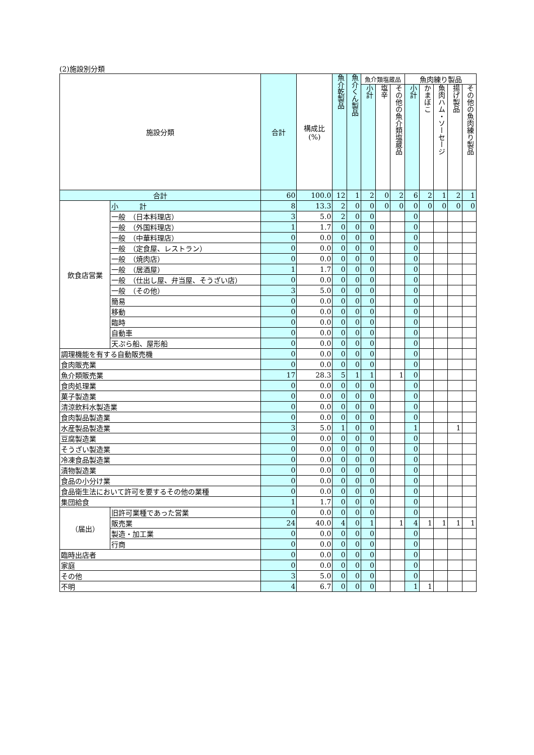(2)施設別分類
| 施設分類 | | 合計 | 構成比 (%) | 魚介乾製品 | 魚介くん製品 | 魚介類塩蔵品 | | | 魚肉練り製品 | | | | |
| --- | --- | --- | --- | --- | --- | --- | --- | --- | --- | --- | --- | --- | --- |
| | | | | | | 小計 | 塩辛 | その他の魚介類塩蔵品 | 小計 | かまぼこ | 魚肉ハム・ソーセージ | 揚げ製品 | その他の魚肉練り製品 |
| 合計 | | 60 | 100.0 | 12 | 1 | 2 | 0 | 2 | 6 | 2 | 1 | 2 | 1 |
| 飲食店営業 | 小 計 | 8 | 13.3 | 2 | 0 | 0 | 0 | 0 | 0 | 0 | 0 | 0 | 0 |
| | 一般 （日本料理店） | 3 | 5.0 | 2 | 0 | 0 | | | 0 | | | | |
| | 一般 （外国料理店） | 1 | 1.7 | 0 | 0 | 0 | | | 0 | | | | |
| | 一般 （中華料理店） | 0 | 0.0 | 0 | 0 | 0 | | | 0 | | | | |
| | 一般 （定食屋、レストラン） | 0 | 0.0 | 0 | 0 | 0 | | | 0 | | | | |
| | 一般 （焼肉店） | 0 | 0.0 | 0 | 0 | 0 | | | 0 | | | | |
| | 一般 （居酒屋） | 1 | 1.7 | 0 | 0 | 0 | | | 0 | | | | |
| | 一般 （仕出し屋、弁当屋、そうざい店） | 0 | 0.0 | 0 | 0 | 0 | | | 0 | | | | |
| | 一般 （その他） | 3 | 5.0 | 0 | 0 | 0 | | | 0 | | | | |
| | 簡易 | 0 | 0.0 | 0 | 0 | 0 | | | 0 | | | | |
| | 移動 | 0 | 0.0 | 0 | 0 | 0 | | | 0 | | | | |
| | 臨時 | 0 | 0.0 | 0 | 0 | 0 | | | 0 | | | | |
| | 自動車 | 0 | 0.0 | 0 | 0 | 0 | | | 0 | | | | |
| | 天ぷら船、屋形船 | 0 | 0.0 | 0 | 0 | 0 | | | 0 | | | | |
| 調理機能を有する自動販売機 | | 0 | 0.0 | 0 | 0 | 0 | | | 0 | | | | |
| 食肉販売業 | | 0 | 0.0 | 0 | 0 | 0 | | | 0 | | | | |
| 魚介類販売業 | | 17 | 28.3 | 5 | 1 | 1 | | 1 | 0 | | | | |
| 食肉処理業 | | 0 | 0.0 | 0 | 0 | 0 | | | 0 | | | | |
| 菓子製造業 | | 0 | 0.0 | 0 | 0 | 0 | | | 0 | | | | |
| 清涼飲料水製造業 | | 0 | 0.0 | 0 | 0 | 0 | | | 0 | | | | |
| 食肉製品製造業 | | 0 | 0.0 | 0 | 0 | 0 | | | 0 | | | | |
| 水産製品製造業 | | 3 | 5.0 | 1 | 0 | 0 | | | 1 | | | 1 | |
| 豆腐製造業 | | 0 | 0.0 | 0 | 0 | 0 | | | 0 | | | | |
| そうざい製造業 | | 0 | 0.0 | 0 | 0 | 0 | | | 0 | | | | |
| 冷凍食品製造業 | | 0 | 0.0 | 0 | 0 | 0 | | | 0 | | | | |
| 漬物製造業 | | 0 | 0.0 | 0 | 0 | 0 | | | 0 | | | | |
| 食品の小分け業 | | 0 | 0.0 | 0 | 0 | 0 | | | 0 | | | | |
| 食品衛生法において許可を要するその他の業種 | | 0 | 0.0 | 0 | 0 | 0 | | | 0 | | | | |
| 集団給食 | | 1 | 1.7 | 0 | 0 | 0 | | | 0 | | | | |
| （届出） | 旧許可業種であった営業 | 0 | 0.0 | 0 | 0 | 0 | | | 0 | | | | |
| | 販売業 | 24 | 40.0 | 4 | 0 | 1 | | 1 | 4 | 1 | 1 | 1 | 1 |
| | 製造・加工業 | 0 | 0.0 | 0 | 0 | 0 | | | 0 | | | | |
| | 行商 | 0 | 0.0 | 0 | 0 | 0 | | | 0 | | | | |
| 臨時出店者 | | 0 | 0.0 | 0 | 0 | 0 | | | 0 | | | | |
| 家庭 | | 0 | 0.0 | 0 | 0 | 0 | | | 0 | | | | |
| その他 | | 3 | 5.0 | 0 | 0 | 0 | | | 0 | | | | |
| 不明 | | 4 | 6.7 | 0 | 0 | 0 | | | 1 | 1 | | | |